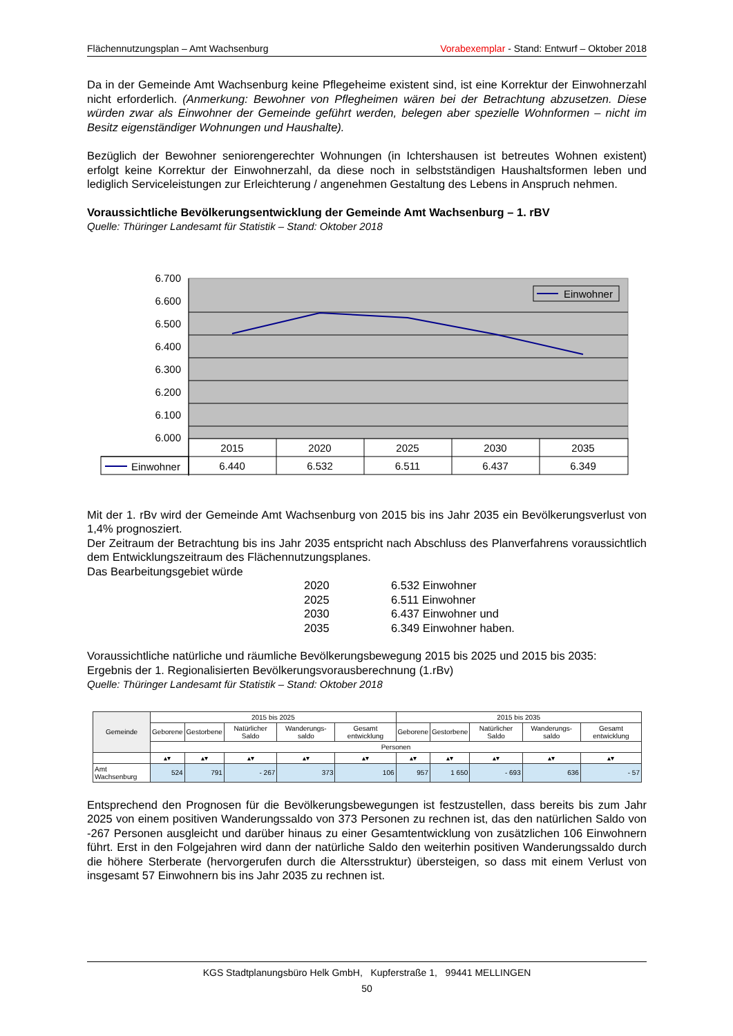Flächennutzungsplan – Amt Wachsenburg Vorabexemplar - Stand: Entwurf – Oktober 2018
Da in der Gemeinde Amt Wachsenburg keine Pflegeheime existent sind, ist eine Korrektur der Einwohnerzahl nicht erforderlich. (Anmerkung: Bewohner von Pflegheimen wären bei der Betrachtung abzusetzen. Diese würden zwar als Einwohner der Gemeinde geführt werden, belegen aber spezielle Wohnformen – nicht im Besitz eigenständiger Wohnungen und Haushalte).
Bezüglich der Bewohner seniorengerechter Wohnungen (in Ichtershausen ist betreutes Wohnen existent) erfolgt keine Korrektur der Einwohnerzahl, da diese noch in selbstständigen Haushaltsformen leben und lediglich Serviceleistungen zur Erleichterung / angenehmen Gestaltung des Lebens in Anspruch nehmen.
Voraussichtliche Bevölkerungsentwicklung der Gemeinde Amt Wachsenburg – 1. rBV
Quelle: Thüringer Landesamt für Statistik – Stand: Oktober 2018
6.700
6.600
6.500
6.400
6.300
6.200
6.100
6.000
Einwohner
2015
2020
2025
2030
2035
6.440
6.532
6.511
6.437
6.349
Einwohner
Mit der 1. rBv wird der Gemeinde Amt Wachsenburg von 2015 bis ins Jahr 2035 ein Bevölkerungsverlust von 1,4% prognosziert.
Der Zeitraum der Betrachtung bis ins Jahr 2035 entspricht nach Abschluss des Planverfahrens voraussichtlich dem Entwicklungszeitraum des Flächennutzungsplanes.
Das Bearbeitungsgebiet würde
| 2020 | 6.532 Einwohner |
| 2025 | 6.511 Einwohner |
| 2030 | 6.437 Einwohner und |
| 2035 | 6.349 Einwohner haben. |
Voraussichtliche natürliche und räumliche Bevölkerungsbewegung 2015 bis 2025 und 2015 bis 2035:
Ergebnis der 1. Regionalisierten Bevölkerungsvorausberechnung (1.rBv)
Quelle: Thüringer Landesamt für Statistik – Stand: Oktober 2018
| Gemeinde | 2015 bis 2025 | | | | | 2015 bis 2035 | | | | |
| --- | --- | --- | --- | --- | --- | --- | --- | --- | --- | --- |
| | Geborene | Gestorbene | Natürlicher Saldo | Wanderungs-saldo | Gesamt entwicklung | Geborene | Gestorbene | Natürlicher Saldo | Wanderungs-saldo | Gesamt entwicklung |
| | Personen | | | | | | | | | |
| | ▴▾ | ▴▾ | ▴▾ | ▴▾ | ▴▾ | ▴▾ | ▴▾ | ▴▾ | ▴▾ | ▴▾ |
| Amt Wachsenburg | 524 | 791 | - 267 | 373 | 106 | 957 | 1 650 | - 693 | 636 | - 57 |
Entsprechend den Prognosen für die Bevölkerungsbewegungen ist festzustellen, dass bereits bis zum Jahr 2025 von einem positiven Wanderungssaldo von 373 Personen zu rechnen ist, das den natürlichen Saldo von -267 Personen ausgleicht und darüber hinaus zu einer Gesamtentwicklung von zusätzlichen 106 Einwohnern führt. Erst in den Folgejahren wird dann der natürliche Saldo den weiterhin positiven Wanderungssaldo durch die höhere Sterberate (hervorgerufen durch die Altersstruktur) übersteigen, so dass mit einem Verlust von insgesamt 57 Einwohnern bis ins Jahr 2035 zu rechnen ist.
KGS Stadtplanungsbüro Helk GmbH, Kupferstraße 1, 99441 MELLINGEN
50